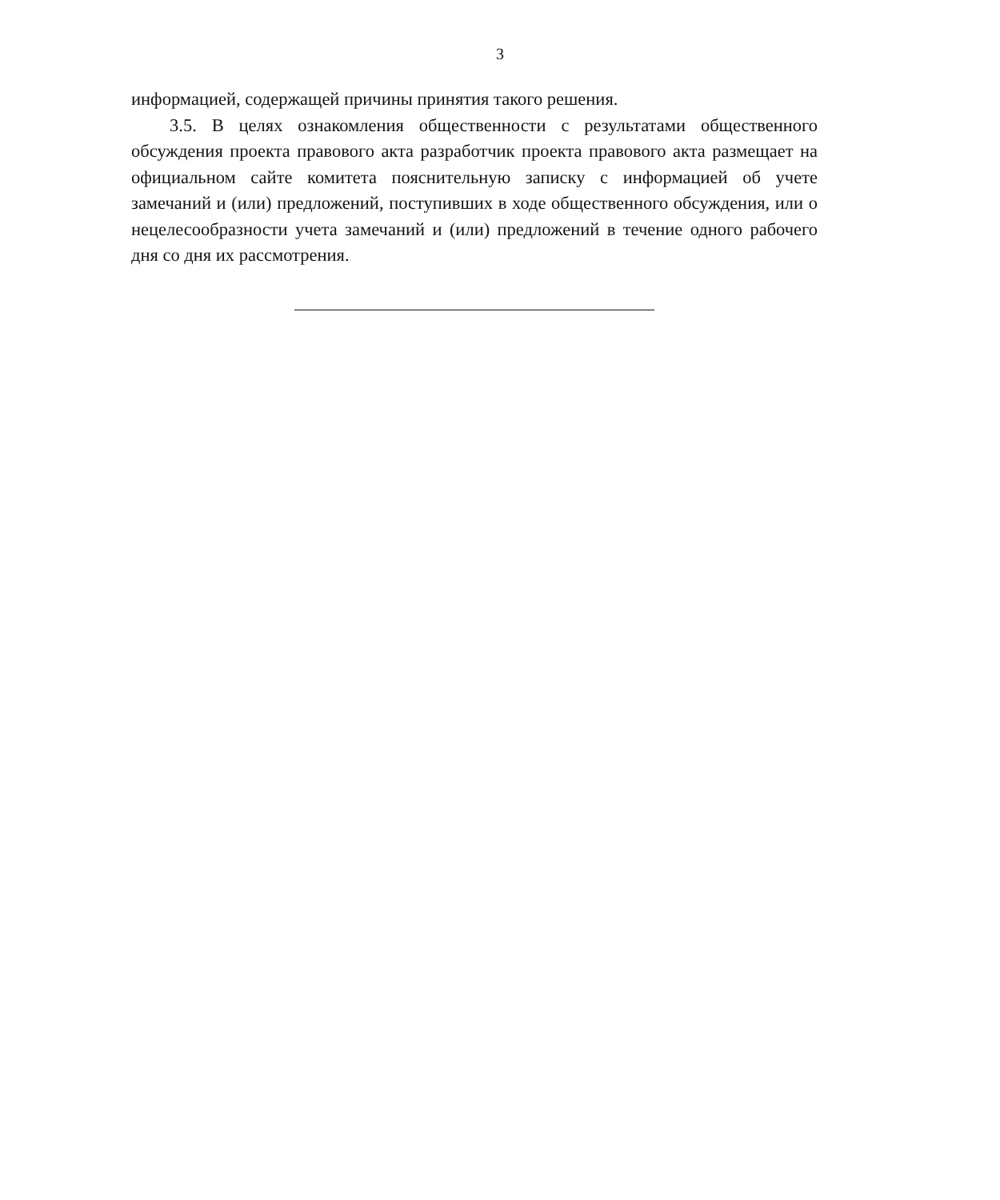3
информацией, содержащей причины принятия такого решения.
3.5. В целях ознакомления общественности с результатами общественного обсуждения проекта правового акта разработчик проекта правового акта размещает на официальном сайте комитета пояснительную записку с информацией об учете замечаний и (или) предложений, поступивших в ходе общественного обсуждения, или о нецелесообразности учета замечаний и (или) предложений в течение одного рабочего дня со дня их рассмотрения.